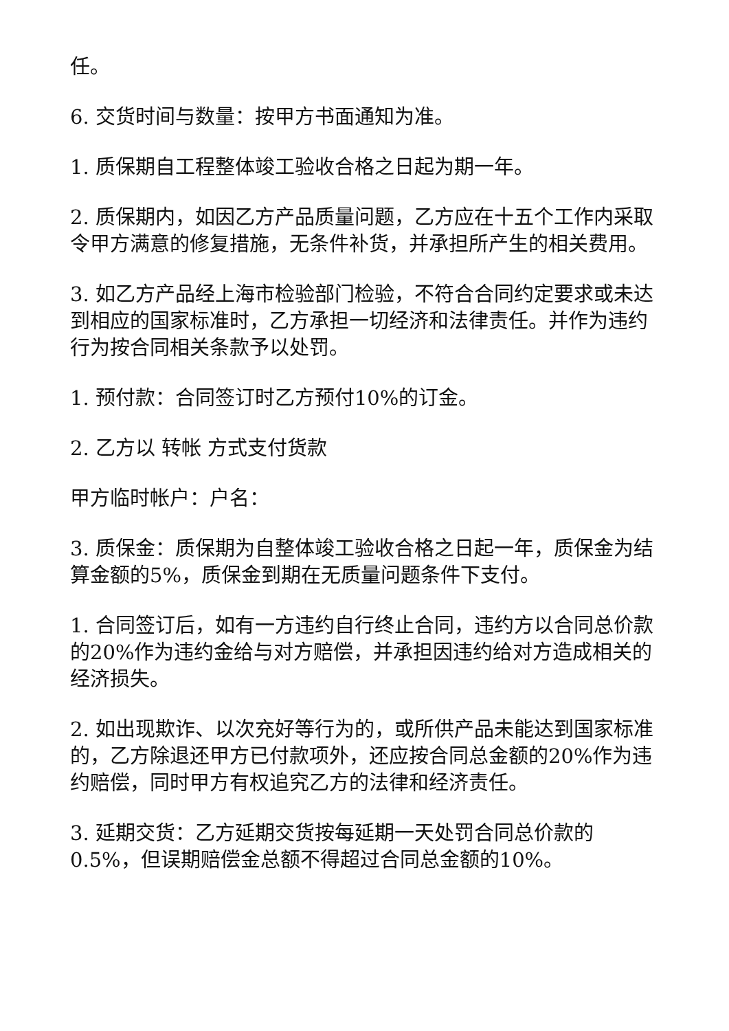任。
6. 交货时间与数量：按甲方书面通知为准。
1. 质保期自工程整体竣工验收合格之日起为期一年。
2. 质保期内，如因乙方产品质量问题，乙方应在十五个工作内采取令甲方满意的修复措施，无条件补货，并承担所产生的相关费用。
3. 如乙方产品经上海市检验部门检验，不符合合同约定要求或未达到相应的国家标准时，乙方承担一切经济和法律责任。并作为违约行为按合同相关条款予以处罚。
1. 预付款：合同签订时乙方预付10%的订金。
2. 乙方以 转帐 方式支付货款
甲方临时帐户：户名：
3. 质保金：质保期为自整体竣工验收合格之日起一年，质保金为结算金额的5%，质保金到期在无质量问题条件下支付。
1. 合同签订后，如有一方违约自行终止合同，违约方以合同总价款的20%作为违约金给与对方赔偿，并承担因违约给对方造成相关的经济损失。
2. 如出现欺诈、以次充好等行为的，或所供产品未能达到国家标准的，乙方除退还甲方已付款项外，还应按合同总金额的20%作为违约赔偿，同时甲方有权追究乙方的法律和经济责任。
3. 延期交货：乙方延期交货按每延期一天处罚合同总价款的0.5%，但误期赔偿金总额不得超过合同总金额的10%。